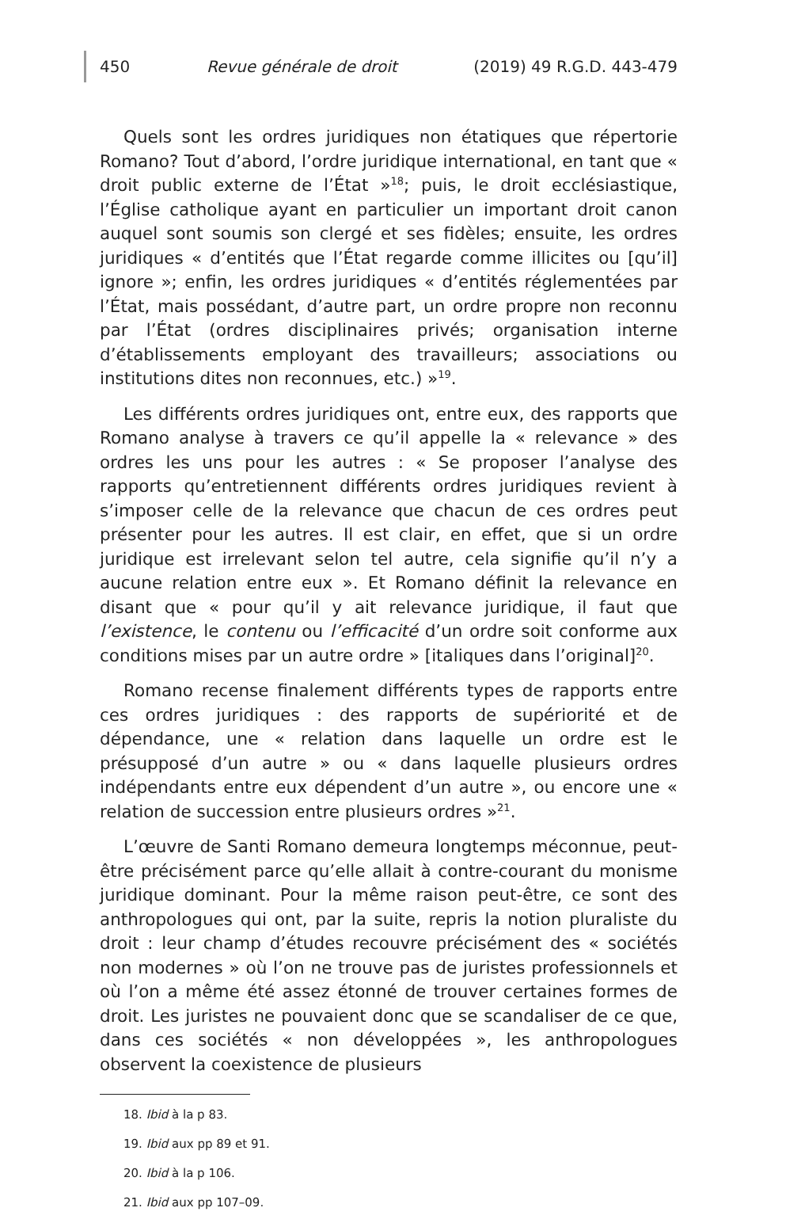450 Revue générale de droit (2019) 49 R.G.D. 443-479
Quels sont les ordres juridiques non étatiques que répertorie Romano? Tout d’abord, l’ordre juridique international, en tant que « droit public externe de l’État »<sup>18</sup>; puis, le droit ecclésiastique, l’Église catholique ayant en particulier un important droit canon auquel sont soumis son clergé et ses fidèles; ensuite, les ordres juridiques « d’entités que l’État regarde comme illicites ou [qu’il] ignore »; enfin, les ordres juridiques « d’entités réglementées par l’État, mais possédant, d’autre part, un ordre propre non reconnu par l’État (ordres disciplinaires privés; organisation interne d’établissements employant des travailleurs; associations ou institutions dites non reconnues, etc.) »<sup>19</sup>.
Les différents ordres juridiques ont, entre eux, des rapports que Romano analyse à travers ce qu’il appelle la « relevance » des ordres les uns pour les autres : « Se proposer l’analyse des rapports qu’entretiennent différents ordres juridiques revient à s’imposer celle de la relevance que chacun de ces ordres peut présenter pour les autres. Il est clair, en effet, que si un ordre juridique est irrelevant selon tel autre, cela signifie qu’il n’y a aucune relation entre eux ». Et Romano définit la relevance en disant que « pour qu’il y ait relevance juridique, il faut que l’existence, le contenu ou l’efficacité d’un ordre soit conforme aux conditions mises par un autre ordre » [italiques dans l’original]<sup>20</sup>.
Romano recense finalement différents types de rapports entre ces ordres juridiques : des rapports de supériorité et de dépendance, une « relation dans laquelle un ordre est le présupposé d’un autre » ou « dans laquelle plusieurs ordres indépendants entre eux dépendent d’un autre », ou encore une « relation de succession entre plusieurs ordres »<sup>21</sup>.
L’œuvre de Santi Romano demeura longtemps méconnue, peut-être précisément parce qu’elle allait à contre-courant du monisme juridique dominant. Pour la même raison peut-être, ce sont des anthropologues qui ont, par la suite, repris la notion pluraliste du droit : leur champ d’études recouvre précisément des « sociétés non modernes » où l’on ne trouve pas de juristes professionnels et où l’on a même été assez étonné de trouver certaines formes de droit. Les juristes ne pouvaient donc que se scandaliser de ce que, dans ces sociétés « non développées », les anthropologues observent la coexistence de plusieurs
18. Ibid à la p 83.
19. Ibid aux pp 89 et 91.
20. Ibid à la p 106.
21. Ibid aux pp 107–09.